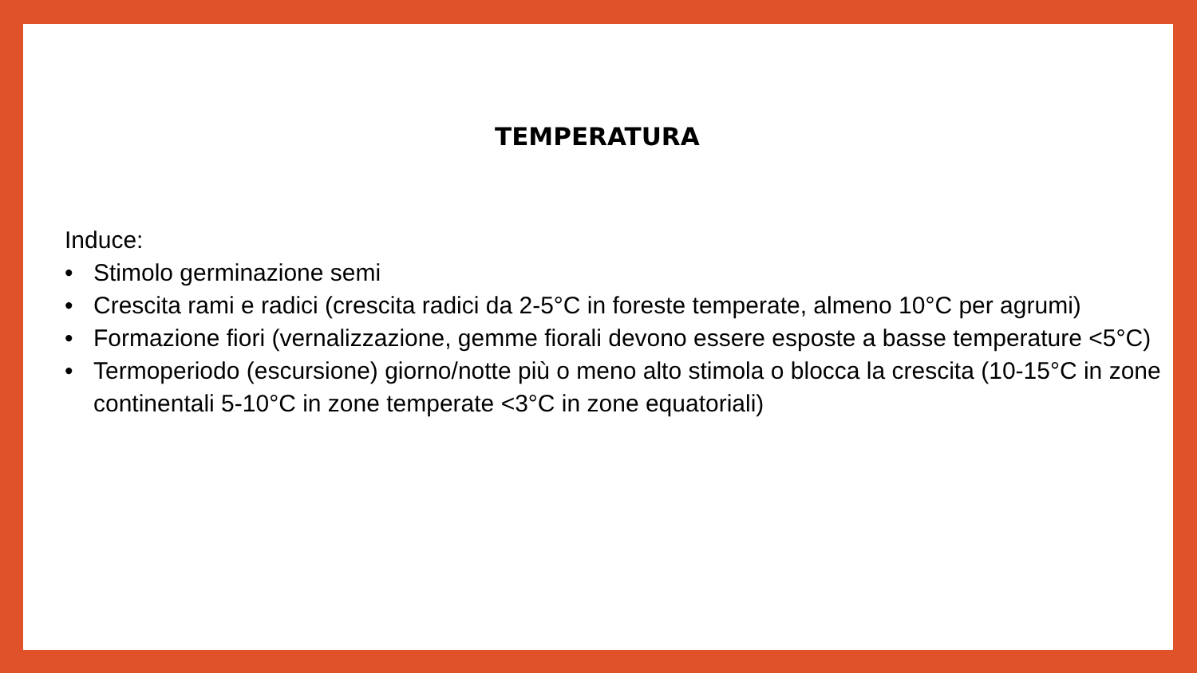TEMPERATURA
Induce:
• Stimolo germinazione semi
• Crescita rami e radici (crescita radici da 2-5°C in foreste temperate, almeno 10°C per agrumi)
• Formazione fiori (vernalizzazione, gemme fiorali devono essere esposte a basse temperature <5°C)
• Termoperiodo (escursione) giorno/notte più o meno alto stimola o blocca la crescita (10-15°C in zone continentali 5-10°C in zone temperate <3°C in zone equatoriali)